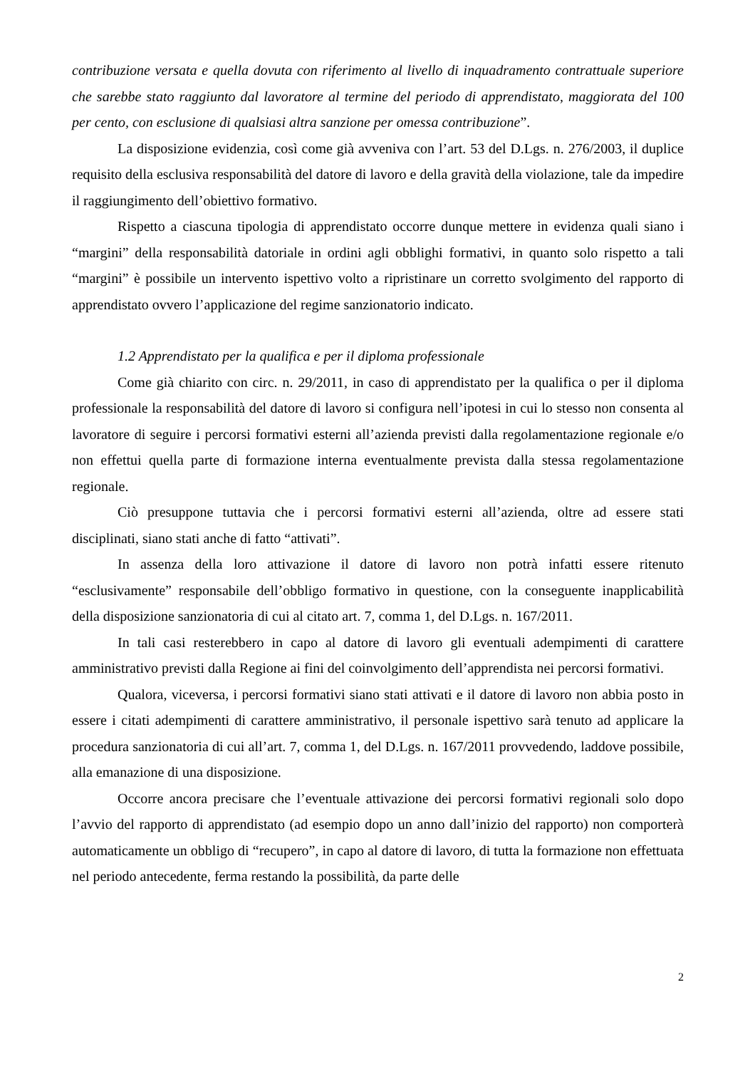contribuzione versata e quella dovuta con riferimento al livello di inquadramento contrattuale superiore che sarebbe stato raggiunto dal lavoratore al termine del periodo di apprendistato, maggiorata del 100 per cento, con esclusione di qualsiasi altra sanzione per omessa contribuzione”.
La disposizione evidenzia, così come già avveniva con l’art. 53 del D.Lgs. n. 276/2003, il duplice requisito della esclusiva responsabilità del datore di lavoro e della gravità della violazione, tale da impedire il raggiungimento dell’obiettivo formativo.
Rispetto a ciascuna tipologia di apprendistato occorre dunque mettere in evidenza quali siano i “margini” della responsabilità datoriale in ordini agli obblighi formativi, in quanto solo rispetto a tali “margini” è possibile un intervento ispettivo volto a ripristinare un corretto svolgimento del rapporto di apprendistato ovvero l’applicazione del regime sanzionatorio indicato.
1.2 Apprendistato per la qualifica e per il diploma professionale
Come già chiarito con circ. n. 29/2011, in caso di apprendistato per la qualifica o per il diploma professionale la responsabilità del datore di lavoro si configura nell’ipotesi in cui lo stesso non consenta al lavoratore di seguire i percorsi formativi esterni all’azienda previsti dalla regolamentazione regionale e/o non effettui quella parte di formazione interna eventualmente prevista dalla stessa regolamentazione regionale.
Ciò presuppone tuttavia che i percorsi formativi esterni all’azienda, oltre ad essere stati disciplinati, siano stati anche di fatto “attivati”.
In assenza della loro attivazione il datore di lavoro non potrà infatti essere ritenuto “esclusivamente” responsabile dell’obbligo formativo in questione, con la conseguente inapplicabilità della disposizione sanzionatoria di cui al citato art. 7, comma 1, del D.Lgs. n. 167/2011.
In tali casi resterebbero in capo al datore di lavoro gli eventuali adempimenti di carattere amministrativo previsti dalla Regione ai fini del coinvolgimento dell’apprendista nei percorsi formativi.
Qualora, viceversa, i percorsi formativi siano stati attivati e il datore di lavoro non abbia posto in essere i citati adempimenti di carattere amministrativo, il personale ispettivo sarà tenuto ad applicare la procedura sanzionatoria di cui all’art. 7, comma 1, del D.Lgs. n. 167/2011 provvedendo, laddove possibile, alla emanazione di una disposizione.
Occorre ancora precisare che l’eventuale attivazione dei percorsi formativi regionali solo dopo l’avvio del rapporto di apprendistato (ad esempio dopo un anno dall’inizio del rapporto) non comporterà automaticamente un obbligo di “recupero”, in capo al datore di lavoro, di tutta la formazione non effettuata nel periodo antecedente, ferma restando la possibilità, da parte delle
2